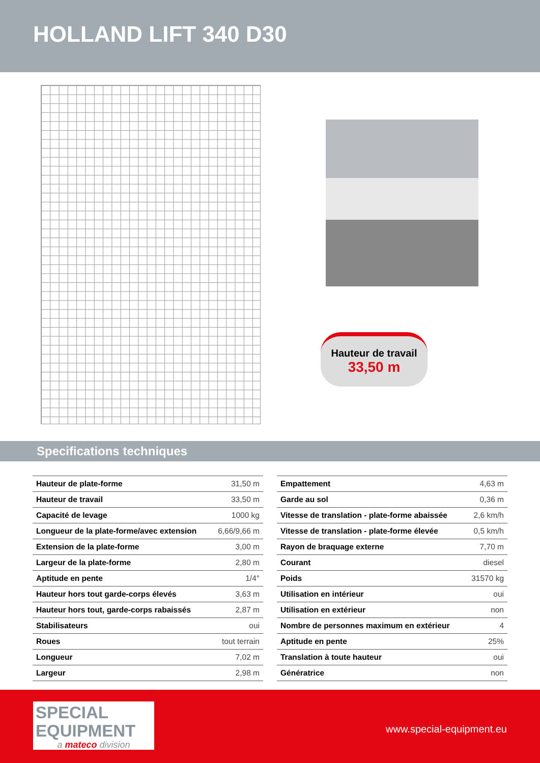HOLLAND LIFT 340 D30
Hauteur de travail
33,50 m
Specifications techniques
| Hauteur de plate-forme | 31,50 m |
| Hauteur de travail | 33,50 m |
| Capacité de levage | 1000 kg |
| Longueur de la plate-forme/avec extension | 6,66/9,66 m |
| Extension de la plate-forme | 3,00 m |
| Largeur de la plate-forme | 2,80 m |
| Aptitude en pente | 1/4° |
| Hauteur hors tout garde-corps élevés | 3,63 m |
| Hauteur hors tout, garde-corps rabaissés | 2,87 m |
| Stabilisateurs | oui |
| Roues | tout terrain |
| Longueur | 7,02 m |
| Largeur | 2,98 m |
| Empattement | 4,63 m |
| Garde au sol | 0,36 m |
| Vitesse de translation - plate-forme abaissée | 2,6 km/h |
| Vitesse de translation - plate-forme élevée | 0,5 km/h |
| Rayon de braquage externe | 7,70 m |
| Courant | diesel |
| Poids | 31570 kg |
| Utilisation en intérieur | oui |
| Utilisation en extérieur | non |
| Nombre de personnes maximum en extérieur | 4 |
| Aptitude en pente | 25% |
| Translation à toute hauteur | oui |
| Génératrice | non |
SPECIAL
EQUIPMENT
a mateco division
www.special-equipment.eu